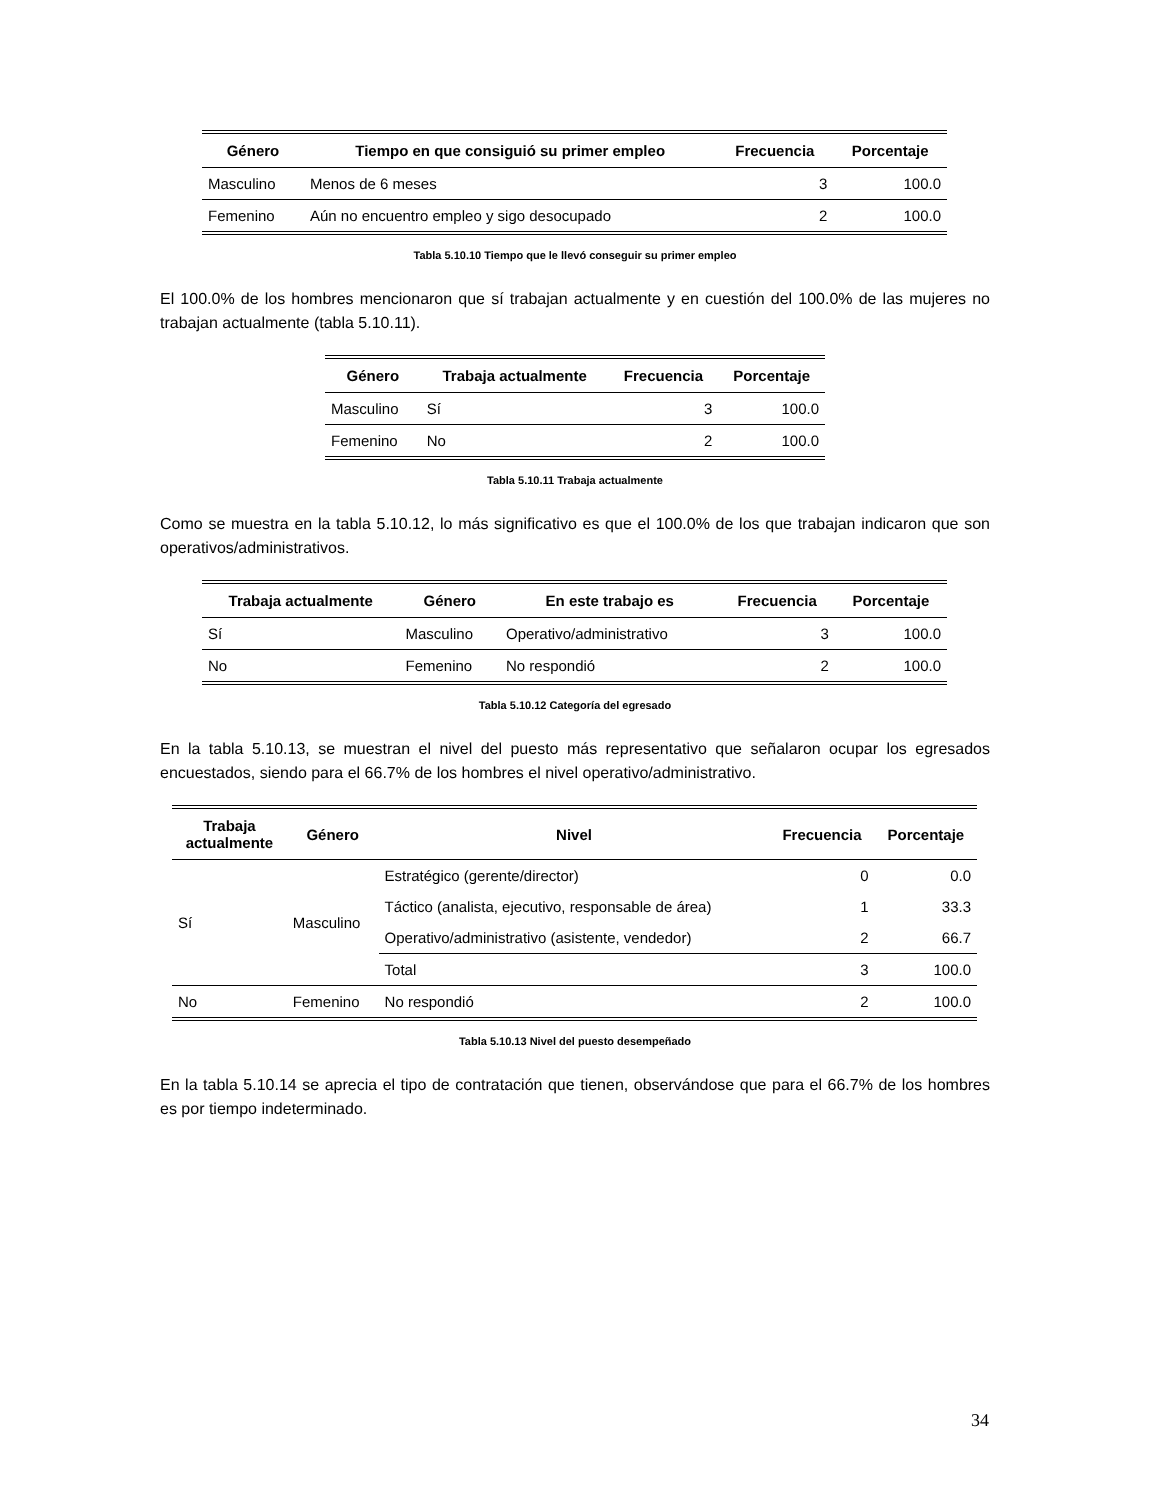| Género | Tiempo en que consiguió su primer empleo | Frecuencia | Porcentaje |
| --- | --- | --- | --- |
| Masculino | Menos de 6 meses | 3 | 100.0 |
| Femenino | Aún no encuentro empleo y sigo desocupado | 2 | 100.0 |
Tabla 5.10.10 Tiempo que le llevó conseguir su primer empleo
El 100.0% de los hombres mencionaron que sí trabajan actualmente y en cuestión del 100.0% de las mujeres no trabajan actualmente (tabla 5.10.11).
| Género | Trabaja actualmente | Frecuencia | Porcentaje |
| --- | --- | --- | --- |
| Masculino | Sí | 3 | 100.0 |
| Femenino | No | 2 | 100.0 |
Tabla 5.10.11 Trabaja actualmente
Como se muestra en la tabla 5.10.12, lo más significativo es que el 100.0% de los que trabajan indicaron que son operativos/administrativos.
| Trabaja actualmente | Género | En este trabajo es | Frecuencia | Porcentaje |
| --- | --- | --- | --- | --- |
| Sí | Masculino | Operativo/administrativo | 3 | 100.0 |
| No | Femenino | No respondió | 2 | 100.0 |
Tabla 5.10.12 Categoría del egresado
En la tabla 5.10.13, se muestran el nivel del puesto más representativo que señalaron ocupar los egresados encuestados, siendo para el 66.7% de los hombres el nivel operativo/administrativo.
| Trabaja actualmente | Género | Nivel | Frecuencia | Porcentaje |
| --- | --- | --- | --- | --- |
| Sí | Masculino | Estratégico (gerente/director) | 0 | 0.0 |
| | | Táctico (analista, ejecutivo, responsable de área) | 1 | 33.3 |
| | | Operativo/administrativo (asistente, vendedor) | 2 | 66.7 |
| | | Total | 3 | 100.0 |
| No | Femenino | No respondió | 2 | 100.0 |
Tabla 5.10.13 Nivel del puesto desempeñado
En la tabla 5.10.14 se aprecia el tipo de contratación que tienen, observándose que para el 66.7% de los hombres es por tiempo indeterminado.
34